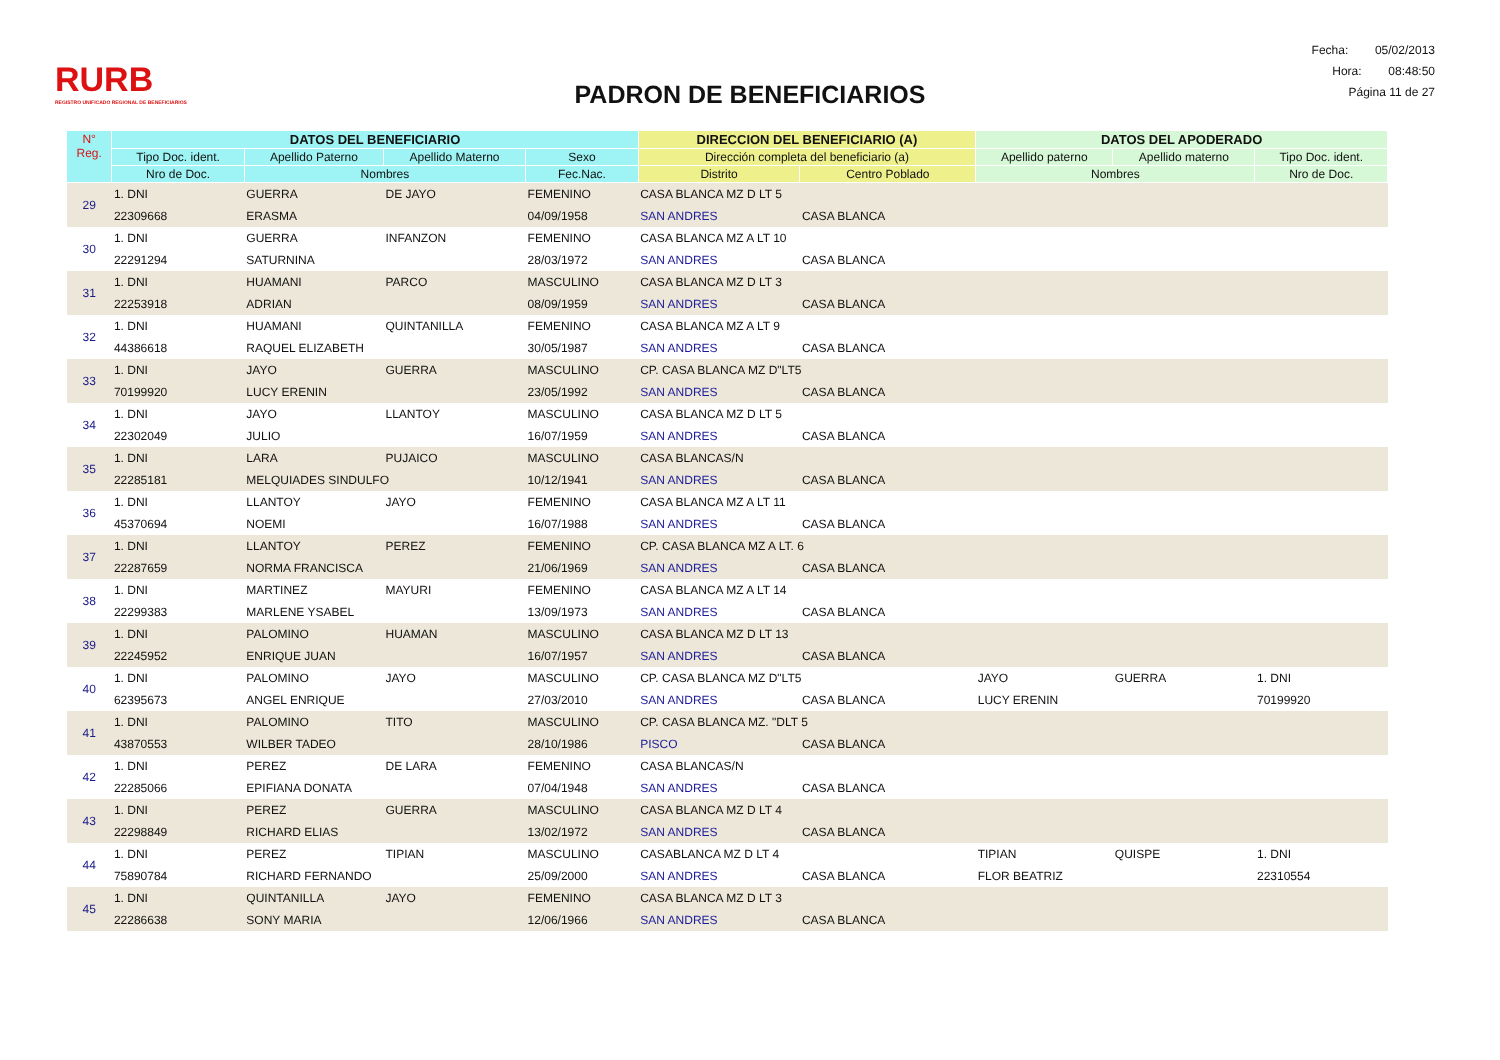RURB
REGISTRO UNIFICADO REGIONAL DE BENEFICIARIOS
PADRON DE BENEFICIARIOS
Fecha: 05/02/2013
Hora: 08:48:50
Página 11 de 27
| N° Reg. | DATOS DEL BENEFICIARIO | | | | DIRECCION DEL BENEFICIARIO (A) | | DATOS DEL APODERADO | | |
| --- | --- | --- | --- | --- | --- | --- | --- | --- | --- |
| | Tipo Doc. ident. | Apellido Paterno | Apellido Materno | Sexo | Dirección completa del beneficiario (a) | | Apellido paterno | Apellido materno | Tipo Doc. ident. |
| | Nro de Doc. | Nombres | | Fec.Nac. | Distrito | Centro Poblado | Nombres | | Nro de Doc. |
| 29 | 1. DNI | GUERRA | DE JAYO | FEMENINO | CASA BLANCA MZ D LT 5 | | | | |
| | 22309668 | ERASMA | | 04/09/1958 | SAN ANDRES | CASA BLANCA | | | |
| 30 | 1. DNI | GUERRA | INFANZON | FEMENINO | CASA BLANCA MZ A LT 10 | | | | |
| | 22291294 | SATURNINA | | 28/03/1972 | SAN ANDRES | CASA BLANCA | | | |
| 31 | 1. DNI | HUAMANI | PARCO | MASCULINO | CASA BLANCA MZ D LT 3 | | | | |
| | 22253918 | ADRIAN | | 08/09/1959 | SAN ANDRES | CASA BLANCA | | | |
| 32 | 1. DNI | HUAMANI | QUINTANILLA | FEMENINO | CASA BLANCA MZ A LT 9 | | | | |
| | 44386618 | RAQUEL ELIZABETH | | 30/05/1987 | SAN ANDRES | CASA BLANCA | | | |
| 33 | 1. DNI | JAYO | GUERRA | MASCULINO | CP. CASA BLANCA MZ D"LT5 | | | | |
| | 70199920 | LUCY ERENIN | | 23/05/1992 | SAN ANDRES | CASA BLANCA | | | |
| 34 | 1. DNI | JAYO | LLANTOY | MASCULINO | CASA BLANCA MZ D LT 5 | | | | |
| | 22302049 | JULIO | | 16/07/1959 | SAN ANDRES | CASA BLANCA | | | |
| 35 | 1. DNI | LARA | PUJAICO | MASCULINO | CASA BLANCAS/N | | | | |
| | 22285181 | MELQUIADES SINDULFO | | 10/12/1941 | SAN ANDRES | CASA BLANCA | | | |
| 36 | 1. DNI | LLANTOY | JAYO | FEMENINO | CASA BLANCA MZ A LT 11 | | | | |
| | 45370694 | NOEMI | | 16/07/1988 | SAN ANDRES | CASA BLANCA | | | |
| 37 | 1. DNI | LLANTOY | PEREZ | FEMENINO | CP. CASA BLANCA MZ A LT. 6 | | | | |
| | 22287659 | NORMA FRANCISCA | | 21/06/1969 | SAN ANDRES | CASA BLANCA | | | |
| 38 | 1. DNI | MARTINEZ | MAYURI | FEMENINO | CASA BLANCA MZ A LT 14 | | | | |
| | 22299383 | MARLENE YSABEL | | 13/09/1973 | SAN ANDRES | CASA BLANCA | | | |
| 39 | 1. DNI | PALOMINO | HUAMAN | MASCULINO | CASA BLANCA MZ D LT 13 | | | | |
| | 22245952 | ENRIQUE JUAN | | 16/07/1957 | SAN ANDRES | CASA BLANCA | | | |
| 40 | 1. DNI | PALOMINO | JAYO | MASCULINO | CP. CASA BLANCA MZ D"LT5 | | JAYO | GUERRA | 1. DNI |
| | 62395673 | ANGEL ENRIQUE | | 27/03/2010 | SAN ANDRES | CASA BLANCA | LUCY ERENIN | | 70199920 |
| 41 | 1. DNI | PALOMINO | TITO | MASCULINO | CP. CASA BLANCA MZ. "DLT 5 | | | | |
| | 43870553 | WILBER TADEO | | 28/10/1986 | PISCO | CASA BLANCA | | | |
| 42 | 1. DNI | PEREZ | DE LARA | FEMENINO | CASA BLANCAS/N | | | | |
| | 22285066 | EPIFIANA DONATA | | 07/04/1948 | SAN ANDRES | CASA BLANCA | | | |
| 43 | 1. DNI | PEREZ | GUERRA | MASCULINO | CASA BLANCA MZ D LT 4 | | | | |
| | 22298849 | RICHARD ELIAS | | 13/02/1972 | SAN ANDRES | CASA BLANCA | | | |
| 44 | 1. DNI | PEREZ | TIPIAN | MASCULINO | CASABLANCA MZ D LT 4 | | TIPIAN | QUISPE | 1. DNI |
| | 75890784 | RICHARD FERNANDO | | 25/09/2000 | SAN ANDRES | CASA BLANCA | FLOR BEATRIZ | | 22310554 |
| 45 | 1. DNI | QUINTANILLA | JAYO | FEMENINO | CASA BLANCA MZ D LT 3 | | | | |
| | 22286638 | SONY MARIA | | 12/06/1966 | SAN ANDRES | CASA BLANCA | | | |